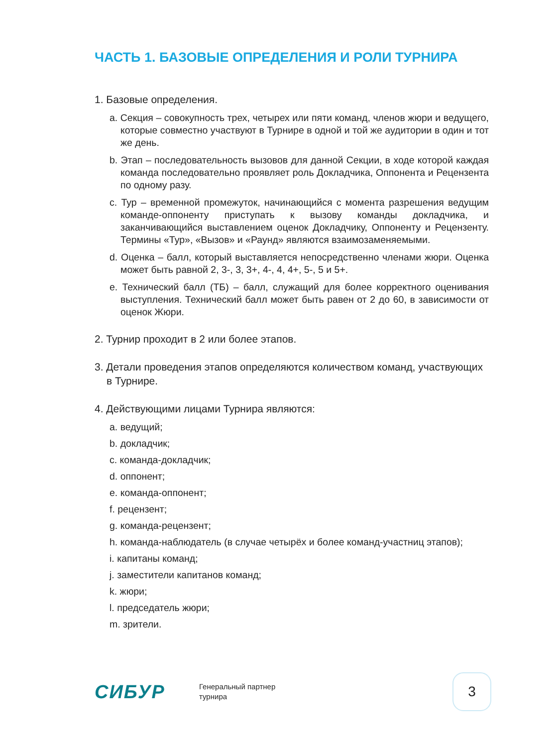ЧАСТЬ 1. БАЗОВЫЕ ОПРЕДЕЛЕНИЯ И РОЛИ ТУРНИРА
1. Базовые определения.
a. Секция – совокупность трех, четырех или пяти команд, членов жюри и ведущего, которые совместно участвуют в Турнире в одной и той же аудитории в один и тот же день.
b. Этап – последовательность вызовов для данной Секции, в ходе которой каждая команда последовательно проявляет роль Докладчика, Оппонента и Рецензента по одному разу.
c. Тур – временной промежуток, начинающийся с момента разрешения ведущим команде-оппоненту приступать к вызову команды докладчика, и заканчивающийся выставлением оценок Докладчику, Оппоненту и Рецензенту. Термины «Тур», «Вызов» и «Раунд» являются взаимозаменяемыми.
d. Оценка – балл, который выставляется непосредственно членами жюри. Оценка может быть равной 2, 3-, 3, 3+, 4-, 4, 4+, 5-, 5 и 5+.
e. Технический балл (ТБ) – балл, служащий для более корректного оценивания выступления. Технический балл может быть равен от 2 до 60, в зависимости от оценок Жюри.
2. Турнир проходит в 2 или более этапов.
3. Детали проведения этапов определяются количеством команд, участвующих в Турнире.
4. Действующими лицами Турнира являются:
a. ведущий;
b. докладчик;
c. команда-докладчик;
d. оппонент;
e. команда-оппонент;
f. рецензент;
g. команда-рецензент;
h. команда-наблюдатель (в случае четырёх и более команд-участниц этапов);
i. капитаны команд;
j. заместители капитанов команд;
k. жюри;
l. председатель жюри;
m. зрители.
СИБУР
Генеральный партнер
турнира
3